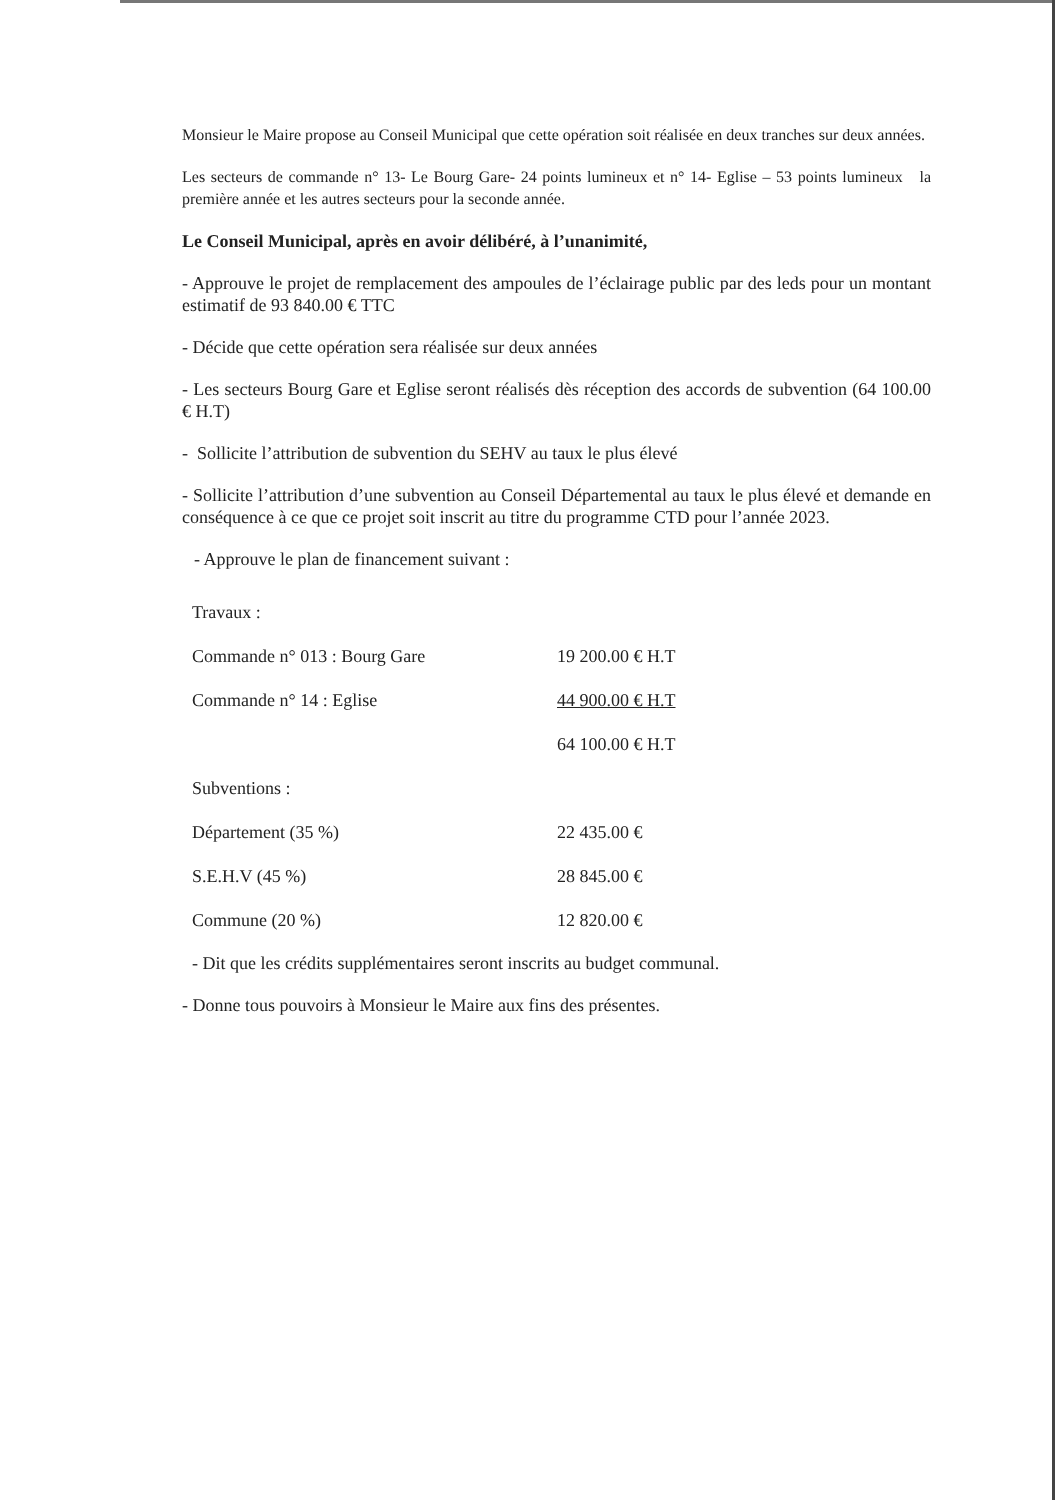Monsieur le Maire propose au Conseil Municipal que cette opération soit réalisée en deux tranches sur deux années.
Les secteurs de commande n° 13- Le Bourg Gare- 24 points lumineux et n° 14- Eglise – 53 points lumineux la première année et les autres secteurs pour la seconde année.
Le Conseil Municipal, après en avoir délibéré, à l’unanimité,
- Approuve le projet de remplacement des ampoules de l’éclairage public par des leds pour un montant estimatif de 93 840.00 € TTC
- Décide que cette opération sera réalisée sur deux années
- Les secteurs Bourg Gare et Eglise seront réalisés dès réception des accords de subvention (64 100.00 € H.T)
- Sollicite l’attribution de subvention du SEHV au taux le plus élevé
- Sollicite l’attribution d’une subvention au Conseil Départemental au taux le plus élevé et demande en conséquence à ce que ce projet soit inscrit au titre du programme CTD pour l’année 2023.
- Approuve le plan de financement suivant :
| Travaux : | |
| Commande n° 013 : Bourg Gare | 19 200.00 € H.T |
| Commande n° 14 : Eglise | 44 900.00 € H.T |
| | 64 100.00 € H.T |
| Subventions : | |
| Département (35 %) | 22 435.00 € |
| S.E.H.V (45 %) | 28 845.00 € |
| Commune (20 %) | 12 820.00 € |
- Dit que les crédits supplémentaires seront inscrits au budget communal.
- Donne tous pouvoirs à Monsieur le Maire aux fins des présentes.